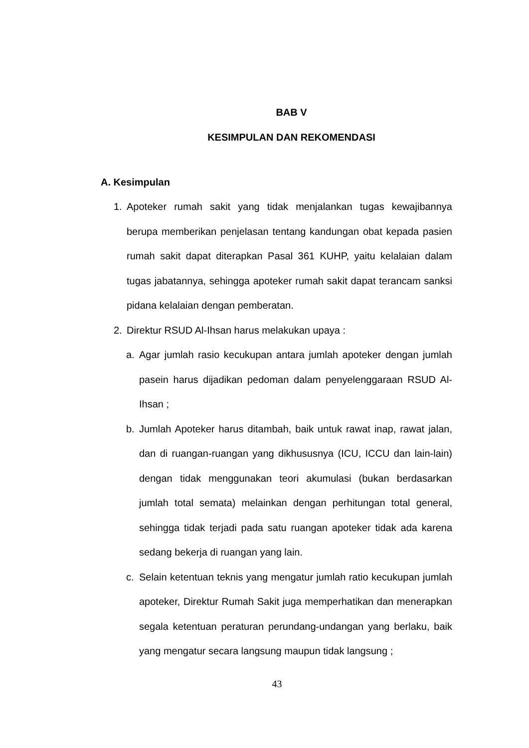BAB V
KESIMPULAN DAN REKOMENDASI
A. Kesimpulan
1. Apoteker rumah sakit yang tidak menjalankan tugas kewajibannya berupa memberikan penjelasan tentang kandungan obat kepada pasien rumah sakit dapat diterapkan Pasal 361 KUHP, yaitu kelalaian dalam tugas jabatannya, sehingga apoteker rumah sakit dapat terancam sanksi pidana kelalaian dengan pemberatan.
2. Direktur RSUD Al-Ihsan harus melakukan upaya :
a. Agar jumlah rasio kecukupan antara jumlah apoteker dengan jumlah pasein harus dijadikan pedoman dalam penyelenggaraan RSUD Al-Ihsan ;
b. Jumlah Apoteker harus ditambah, baik untuk rawat inap, rawat jalan, dan di ruangan-ruangan yang dikhususnya (ICU, ICCU dan lain-lain) dengan tidak menggunakan teori akumulasi (bukan berdasarkan jumlah total semata) melainkan dengan perhitungan total general, sehingga tidak terjadi pada satu ruangan apoteker tidak ada karena sedang bekerja di ruangan yang lain.
c. Selain ketentuan teknis yang mengatur jumlah ratio kecukupan jumlah apoteker, Direktur Rumah Sakit juga memperhatikan dan menerapkan segala ketentuan peraturan perundang-undangan yang berlaku, baik yang mengatur secara langsung maupun tidak langsung ;
43